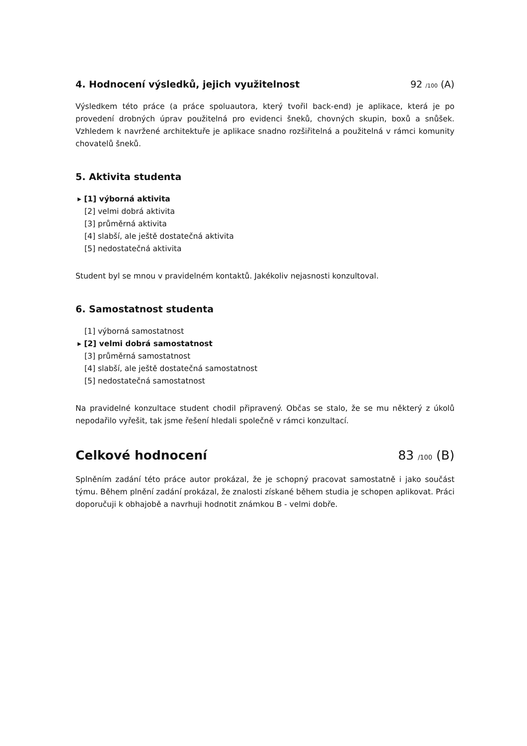4. Hodnocení výsledků, jejich využitelnost 92 /100 (A)
Výsledkem této práce (a práce spoluautora, který tvořil back-end) je aplikace, která je po provedení drobných úprav použitelná pro evidenci šneků, chovných skupin, boxů a snůšek. Vzhledem k navržené architektuře je aplikace snadno rozšiřitelná a použitelná v rámci komunity chovatelů šneků.
5. Aktivita studenta
▸ [1] výborná aktivita
[2] velmi dobrá aktivita
[3] průměrná aktivita
[4] slabší, ale ještě dostatečná aktivita
[5] nedostatečná aktivita
Student byl se mnou v pravidelném kontaktů. Jakékoliv nejasnosti konzultoval.
6. Samostatnost studenta
[1] výborná samostatnost
▸ [2] velmi dobrá samostatnost
[3] průměrná samostatnost
[4] slabší, ale ještě dostatečná samostatnost
[5] nedostatečná samostatnost
Na pravidelné konzultace student chodil připravený. Občas se stalo, že se mu některý z úkolů nepodařilo vyřešit, tak jsme řešení hledali společně v rámci konzultací.
Celkové hodnocení 83 /100 (B)
Splněním zadání této práce autor prokázal, že je schopný pracovat samostatně i jako součást týmu. Během plnění zadání prokázal, že znalosti získané během studia je schopen aplikovat. Práci doporučuji k obhajobě a navrhuji hodnotit známkou B - velmi dobře.